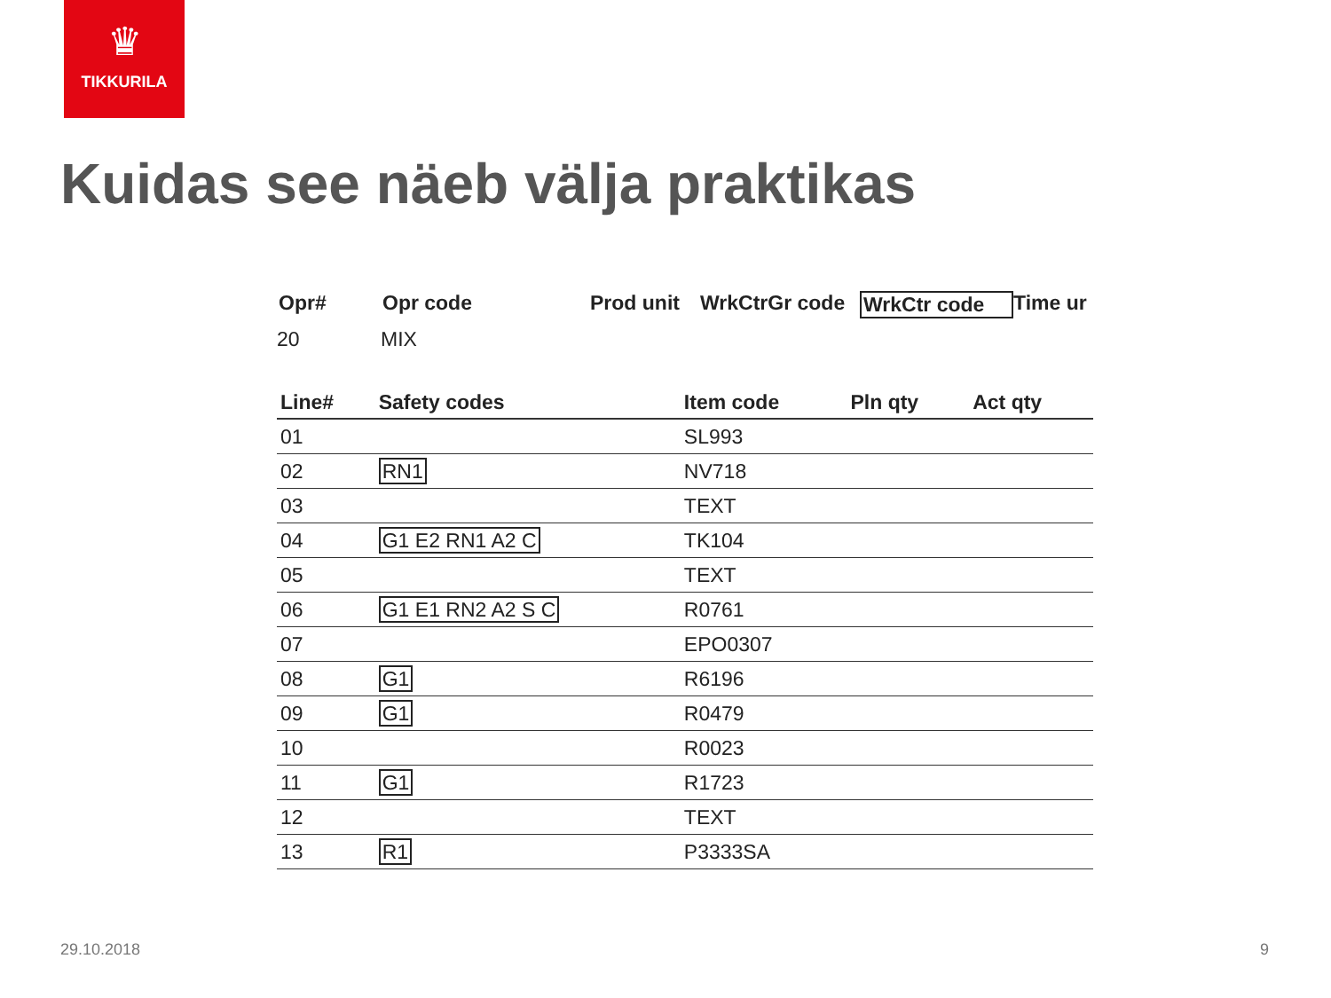♛
TIKKURILA
Kuidas see näeb välja praktikas
Opr# Opr code Prod unit
WrkCtrGr code WrkCtr code Time ur
20 MIX
| Line# | Safety codes | Item code | Pln qty | Act qty |
| --- | --- | --- | --- | --- |
| 01 | | SL993 | | |
| 02 | RN1 | NV718 | | |
| 03 | | TEXT | | |
| 04 | G1 E2 RN1 A2 C | TK104 | | |
| 05 | | TEXT | | |
| 06 | G1 E1 RN2 A2 S C | R0761 | | |
| 07 | | EPO0307 | | |
| 08 | G1 | R6196 | | |
| 09 | G1 | R0479 | | |
| 10 | | R0023 | | |
| 11 | G1 | R1723 | | |
| 12 | | TEXT | | |
| 13 | R1 | P3333SA | | |
29.10.2018 9